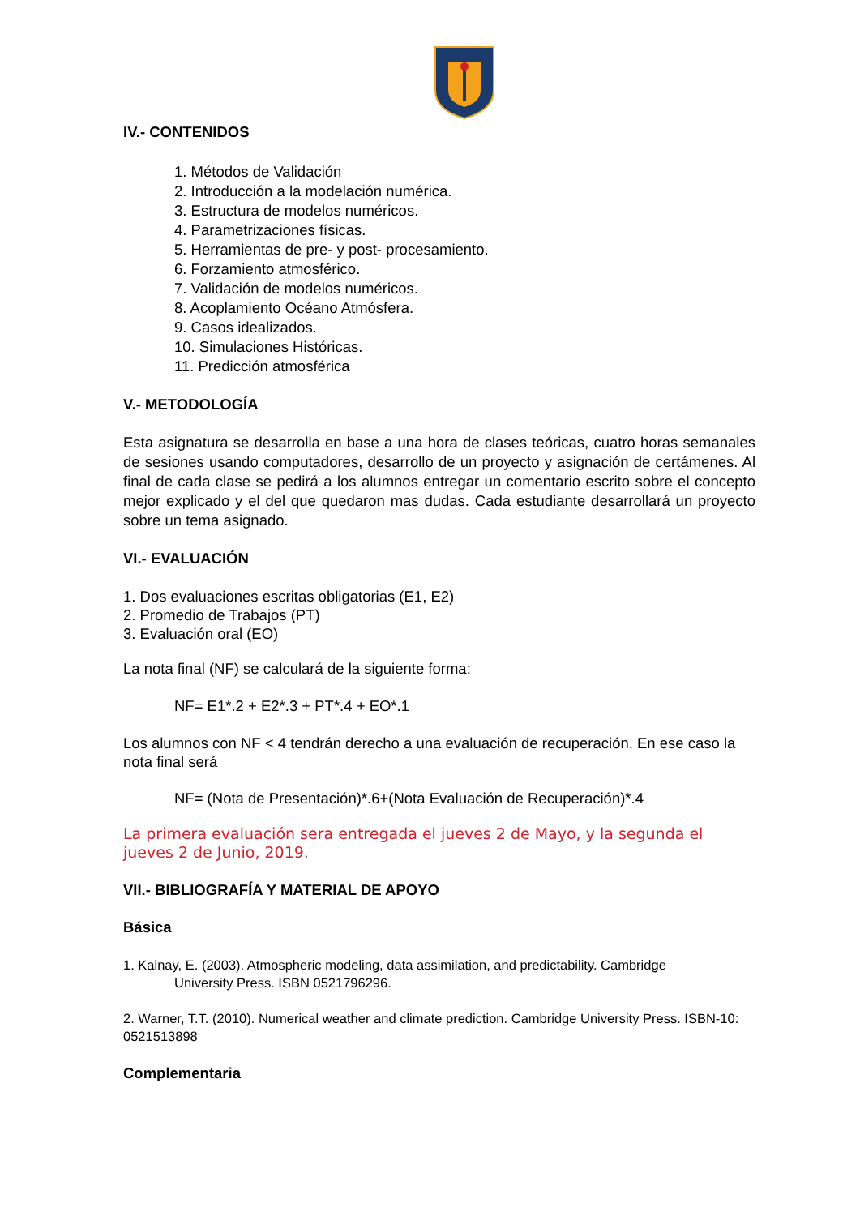IV.- CONTENIDOS
1. Métodos de Validación
2. Introducción a la modelación numérica.
3. Estructura de modelos numéricos.
4. Parametrizaciones físicas.
5. Herramientas de pre- y post- procesamiento.
6. Forzamiento atmosférico.
7. Validación de modelos numéricos.
8. Acoplamiento Océano Atmósfera.
9. Casos idealizados.
10. Simulaciones Históricas.
11. Predicción atmosférica
V.- METODOLOGÍA
Esta asignatura se desarrolla en base a una hora de clases teóricas, cuatro horas semanales de sesiones usando computadores, desarrollo de un proyecto y asignación de certámenes. Al final de cada clase se pedirá a los alumnos entregar un comentario escrito sobre el concepto mejor explicado y el del que quedaron mas dudas. Cada estudiante desarrollará un proyecto sobre un tema asignado.
VI.- EVALUACIÓN
1. Dos evaluaciones escritas obligatorias (E1, E2)
2. Promedio de Trabajos (PT)
3. Evaluación oral (EO)
La nota final (NF) se calculará de la siguiente forma:
NF= E1*.2 + E2*.3 + PT*.4 + EO*.1
Los alumnos con NF < 4 tendrán derecho a una evaluación de recuperación. En ese caso la nota final será
NF= (Nota de Presentación)*.6+(Nota Evaluación de Recuperación)*.4
La primera evaluación sera entregada el jueves 2 de Mayo, y la segunda el jueves 2 de Junio, 2019.
VII.- BIBLIOGRAFÍA Y MATERIAL DE APOYO
Básica
1. Kalnay, E. (2003). Atmospheric modeling, data assimilation, and predictability. Cambridge
University Press. ISBN 0521796296.
2. Warner, T.T. (2010). Numerical weather and climate prediction. Cambridge University Press. ISBN-10: 0521513898
Complementaria